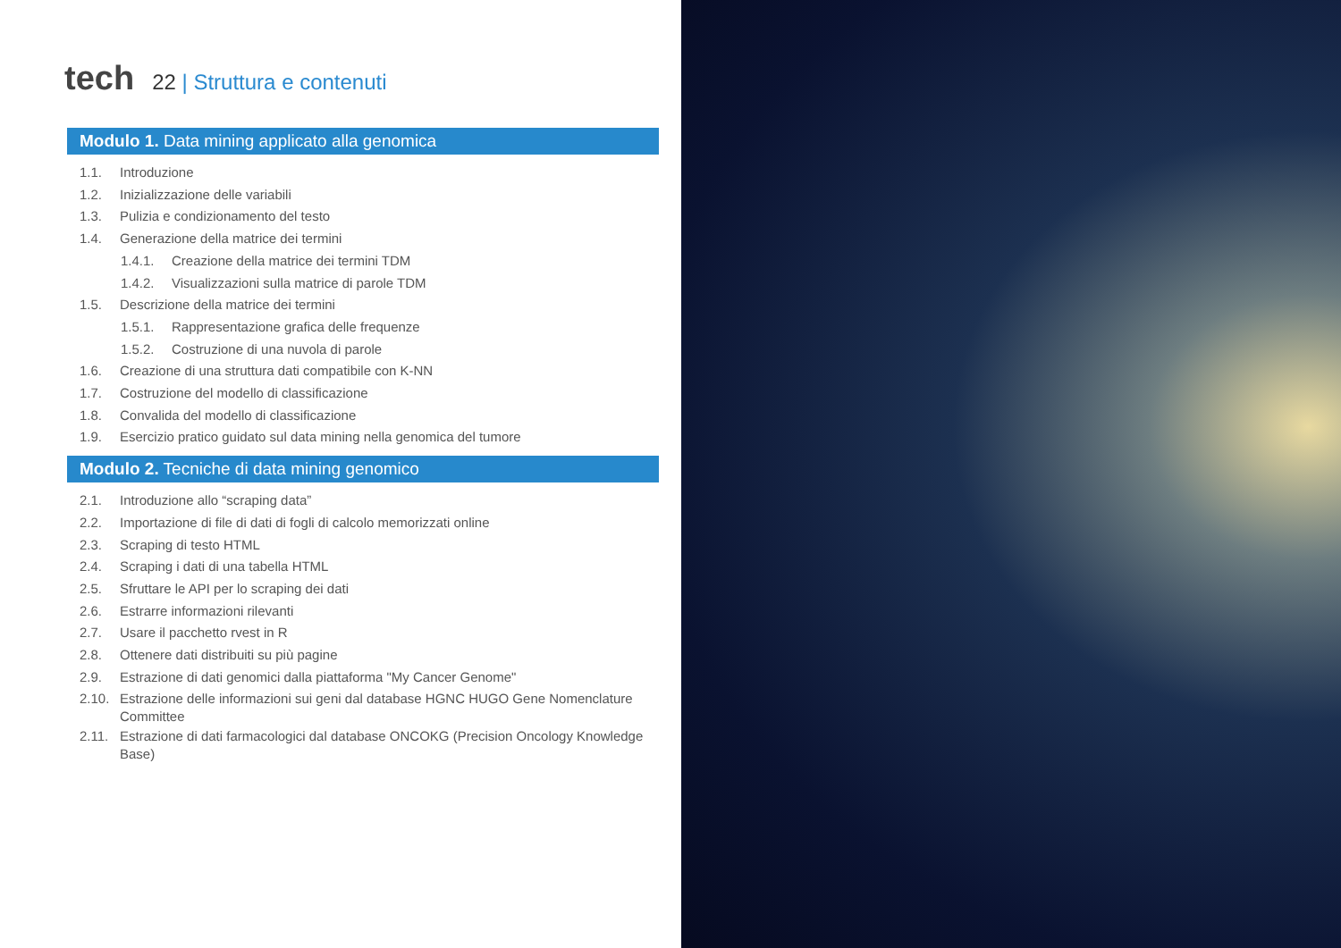tech
22 | Struttura e contenuti
Modulo 1. Data mining applicato alla genomica
1.1. Introduzione
1.2. Inizializzazione delle variabili
1.3. Pulizia e condizionamento del testo
1.4. Generazione della matrice dei termini
1.4.1. Creazione della matrice dei termini TDM
1.4.2. Visualizzazioni sulla matrice di parole TDM
1.5. Descrizione della matrice dei termini
1.5.1. Rappresentazione grafica delle frequenze
1.5.2. Costruzione di una nuvola di parole
1.6. Creazione di una struttura dati compatibile con K-NN
1.7. Costruzione del modello di classificazione
1.8. Convalida del modello di classificazione
1.9. Esercizio pratico guidato sul data mining nella genomica del tumore
Modulo 2. Tecniche di data mining genomico
2.1. Introduzione allo “scraping data”
2.2. Importazione di file di dati di fogli di calcolo memorizzati online
2.3. Scraping di testo HTML
2.4. Scraping i dati di una tabella HTML
2.5. Sfruttare le API per lo scraping dei dati
2.6. Estrarre informazioni rilevanti
2.7. Usare il pacchetto rvest in R
2.8. Ottenere dati distribuiti su più pagine
2.9. Estrazione di dati genomici dalla piattaforma "My Cancer Genome"
2.10. Estrazione delle informazioni sui geni dal database HGNC HUGO Gene Nomenclature Committee
2.11. Estrazione di dati farmacologici dal database ONCOKG (Precision Oncology Knowledge Base)